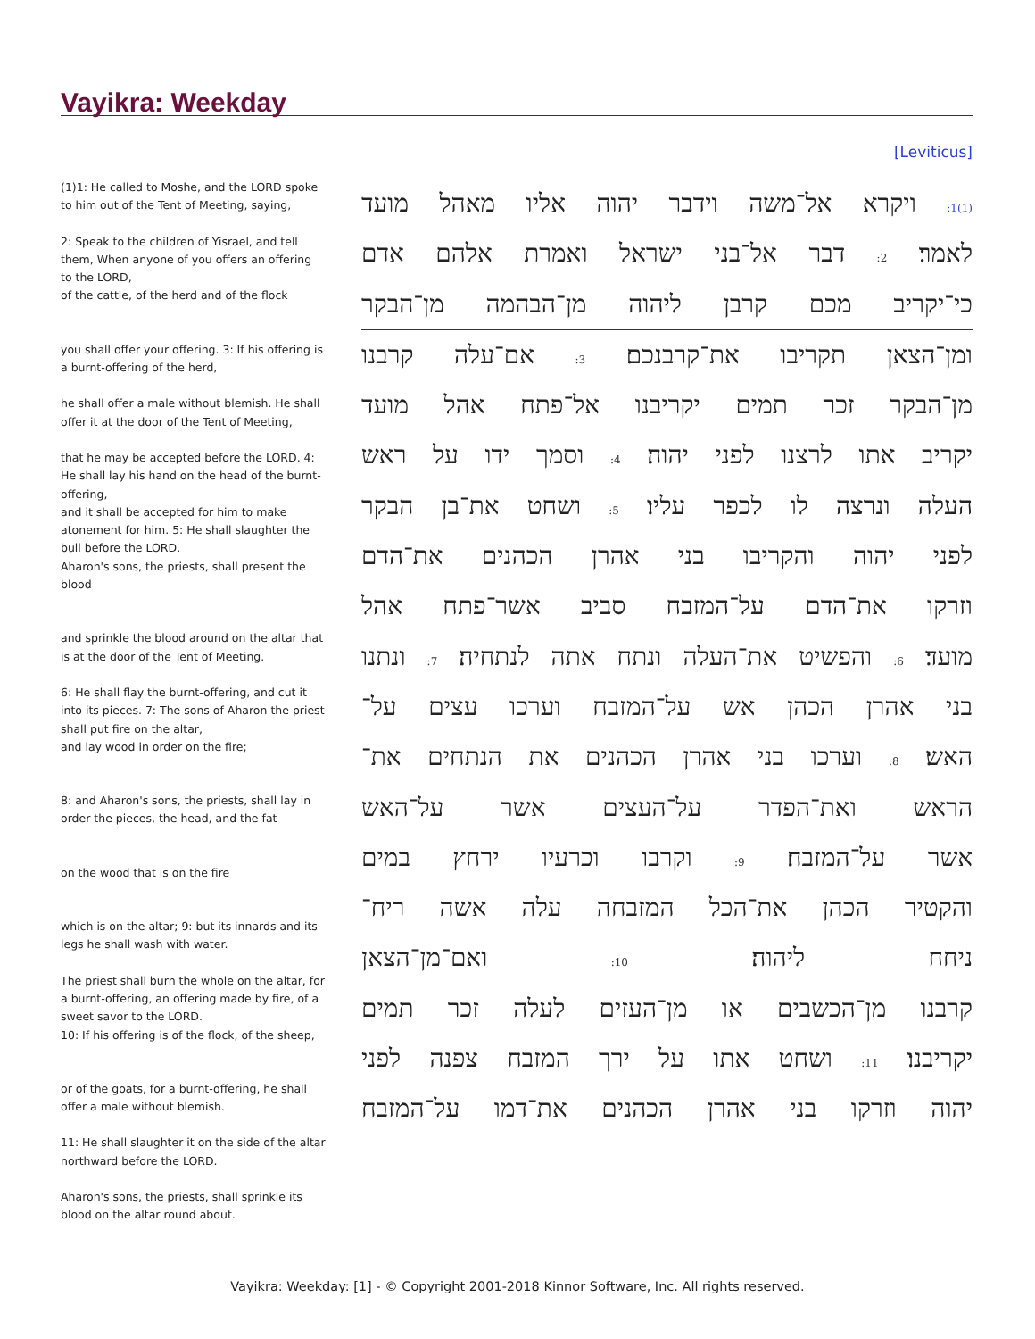Vayikra: Weekday
[Leviticus]
(1)1: He called to Moshe, and the LORD spoke to him out of the Tent of Meeting, saying,
2: Speak to the children of Yisrael, and tell them, When anyone of you offers an offering to the LORD,
of the cattle, of the herd and of the flock
you shall offer your offering. 3: If his offering is a burnt-offering of the herd,
he shall offer a male without blemish. He shall offer it at the door of the Tent of Meeting,
that he may be accepted before the LORD. 4: He shall lay his hand on the head of the burnt-offering,
and it shall be accepted for him to make atonement for him. 5: He shall slaughter the bull before the LORD.
Aharon's sons, the priests, shall present the blood
and sprinkle the blood around on the altar that is at the door of the Tent of Meeting.
6: He shall flay the burnt-offering, and cut it into its pieces. 7: The sons of Aharon the priest shall put fire on the altar,
and lay wood in order on the fire;
8: and Aharon's sons, the priests, shall lay in order the pieces, the head, and the fat
on the wood that is on the fire
which is on the altar; 9: but its innards and its legs he shall wash with water.
The priest shall burn the whole on the altar, for a burnt-offering, an offering made by fire, of a sweet savor to the LORD.
10: If his offering is of the flock, of the sheep,
or of the goats, for a burnt-offering, he shall offer a male without blemish.
11: He shall slaughter it on the side of the altar northward before the LORD.
Aharon's sons, the priests, shall sprinkle its blood on the altar round about.
(1)1: ויקרא אל־משה וידבר יהוה אליו מאהל מועד
לאמר׃ 2: דבר אל־בני ישראל ואמרת אלהם אדם
כי־יקריב מכם קרבן ליהוה מן־הבהמה מן־הבקר
ומן־הצאן תקריבו את־קרבנכם׃ 3: אם־עלה קרבנו
מן־הבקר זכר תמים יקריבנו אל־פתח אהל מועד
יקריב אתו לרצנו לפני יהוה׃ 4: וסמך ידו על ראש
העלה ונרצה לו לכפר עליו׃ 5: ושחט את־בן הבקר
לפני יהוה והקריבו בני אהרן הכהנים את־הדם
וזרקו את־הדם על־המזבח סביב אשר־פתח אהל
מועד׃ 6: והפשיט את־העלה ונתח אתה לנתחיה׃ 7: ונתנו
בני אהרן הכהן אש על־המזבח וערכו עצים על־
האש׃ 8: וערכו בני אהרן הכהנים את הנתחים את־
הראש ואת־הפדר על־העצים אשר על־האש
אשר על־המזבח׃ 9: וקרבו וכרעיו ירחץ במים
והקטיר הכהן את־הכל המזבחה עלה אשה ריח־
ניחח ליהוה׃ 10: ואם־מן־הצאן
קרבנו מן־הכשבים או מן־העזים לעלה זכר תמים
יקריבנו׃ 11: ושחט אתו על ירך המזבח צפנה לפני
יהוה וזרקו בני אהרן הכהנים את־דמו על־המזבח
Vayikra: Weekday: [1] - © Copyright 2001-2018 Kinnor Software, Inc. All rights reserved.